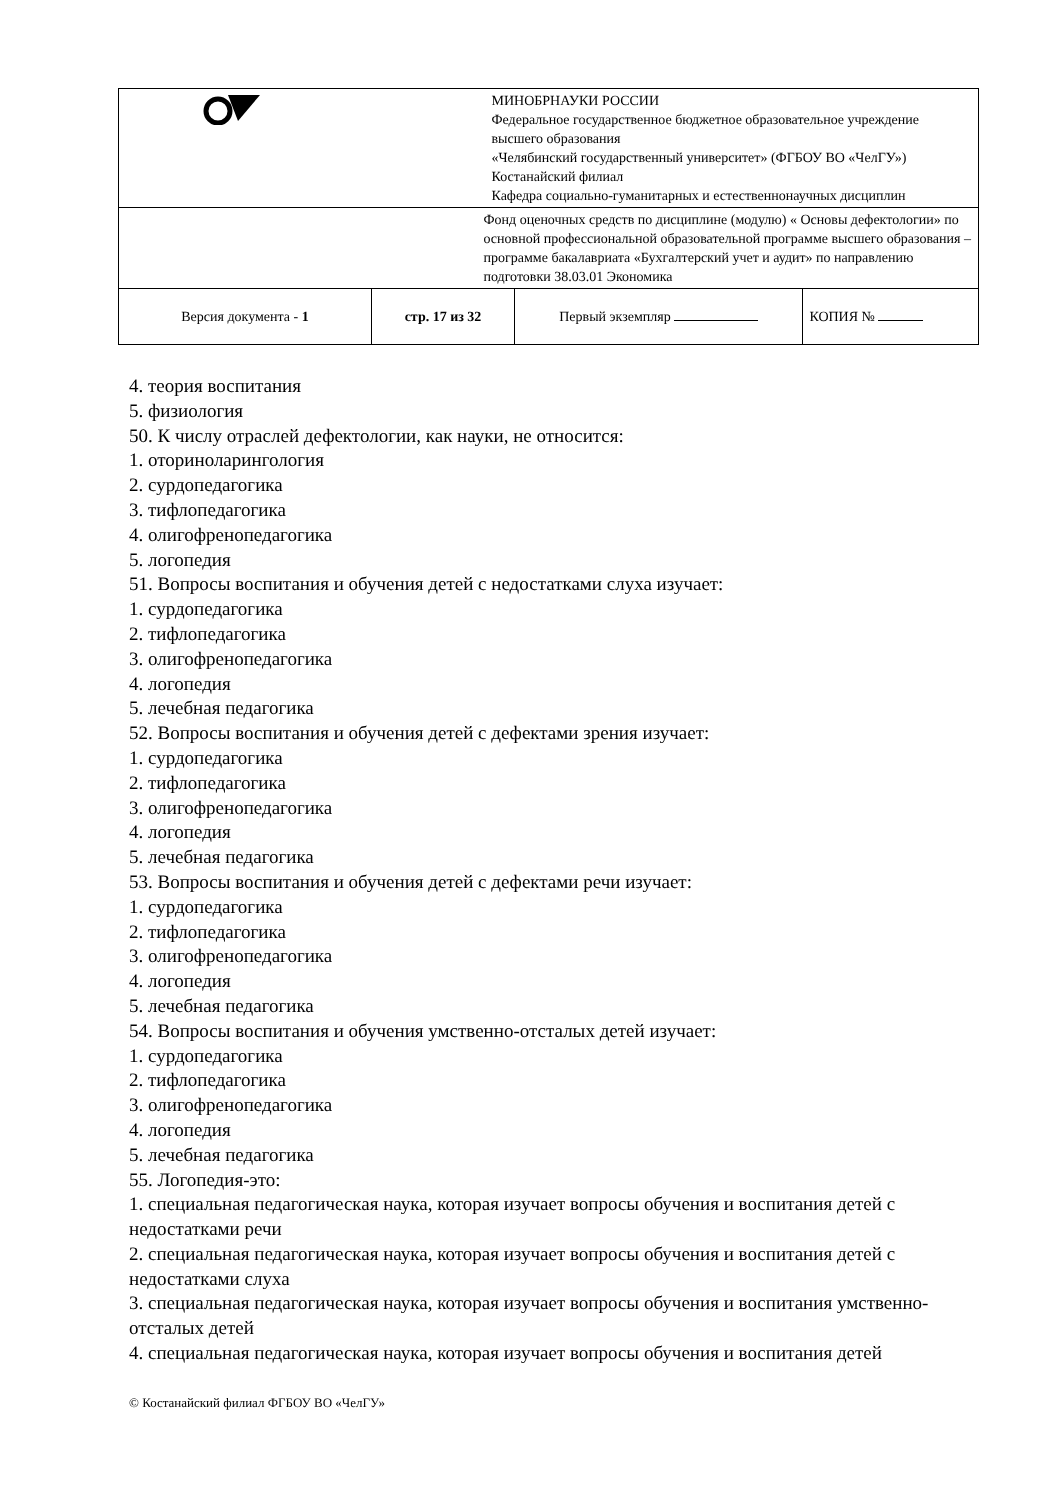| | МИНОБРНАУКИ РОССИИ Федеральное государственное бюджетное образовательное учреждение высшего образования «Челябинский государственный университет» (ФГБОУ ВО «ЧелГУ») Костанайский филиал Кафедра социально-гуманитарных и естественнонаучных дисциплин | | |
| | Фонд оценочных средств по дисциплине (модулю) « Основы дефектологии» по основной профессиональной образовательной программе высшего образования – программе бакалавриата «Бухгалтерский учет и аудит» по направлению подготовки 38.03.01 Экономика | | |
| Версия документа - 1 | стр. 17 из 32 | Первый экземпляр | КОПИЯ № |
4. теория воспитания
5. физиология
50. К числу отраслей дефектологии, как науки, не относится:
1. оториноларингология
2. сурдопедагогика
3. тифлопедагогика
4. олигофренопедагогика
5. логопедия
51. Вопросы воспитания и обучения детей с недостатками слуха изучает:
1. сурдопедагогика
2. тифлопедагогика
3. олигофренопедагогика
4. логопедия
5. лечебная педагогика
52. Вопросы воспитания и обучения детей с дефектами зрения изучает:
1. сурдопедагогика
2. тифлопедагогика
3. олигофренопедагогика
4. логопедия
5. лечебная педагогика
53. Вопросы воспитания и обучения детей с дефектами речи изучает:
1. сурдопедагогика
2. тифлопедагогика
3. олигофренопедагогика
4. логопедия
5. лечебная педагогика
54. Вопросы воспитания и обучения умственно-отсталых детей изучает:
1. сурдопедагогика
2. тифлопедагогика
3. олигофренопедагогика
4. логопедия
5. лечебная педагогика
55. Логопедия-это:
1. специальная педагогическая наука, которая изучает вопросы обучения и воспитания детей с недостатками речи
2. специальная педагогическая наука, которая изучает вопросы обучения и воспитания детей с недостатками слуха
3. специальная педагогическая наука, которая изучает вопросы обучения и воспитания умственно-отсталых детей
4. специальная педагогическая наука, которая изучает вопросы обучения и воспитания детей
© Костанайский филиал ФГБОУ ВО «ЧелГУ»